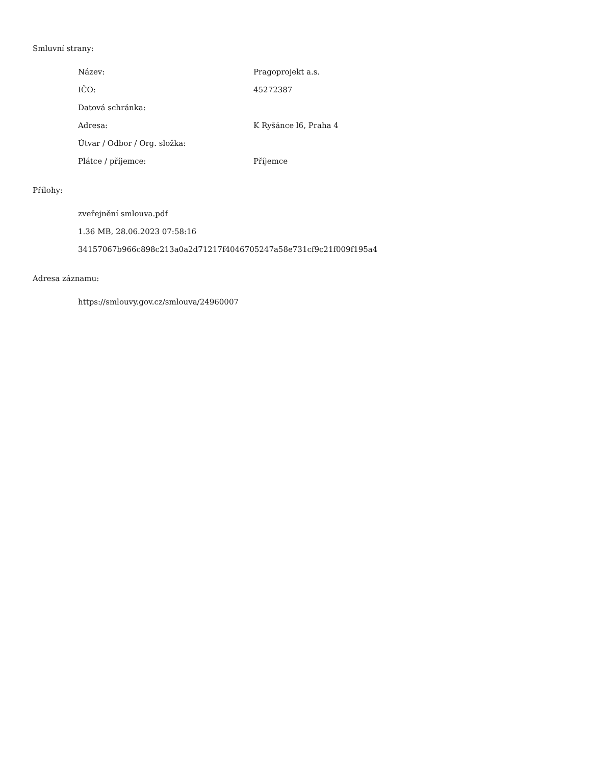Smluvní strany:
| Název: | Pragoprojekt a.s. |
| IČO: | 45272387 |
| Datová schránka: | |
| Adresa: | K Ryšánce l6, Praha 4 |
| Útvar / Odbor / Org. složka: | |
| Plátce / příjemce: | Příjemce |
Přílohy:
zveřejnění smlouva.pdf
1.36 MB, 28.06.2023 07:58:16
34157067b966c898c213a0a2d71217f4046705247a58e731cf9c21f009f195a4
Adresa záznamu:
https://smlouvy.gov.cz/smlouva/24960007